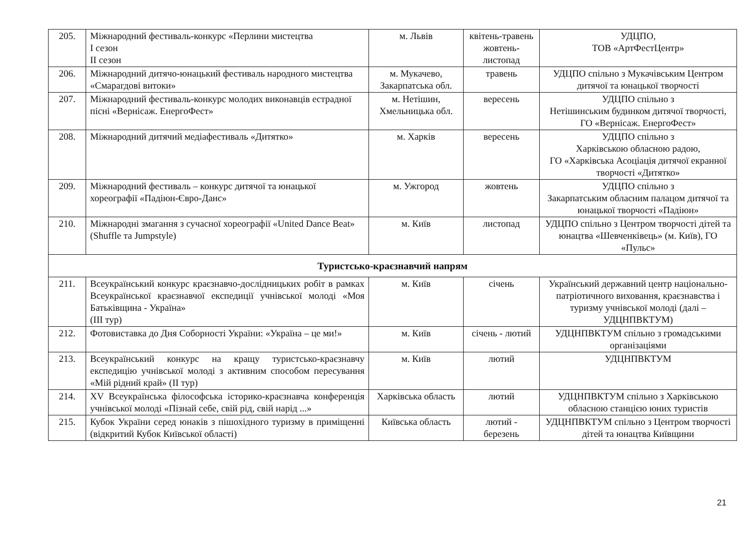| 205. | Міжнародний фестиваль-конкурс «Перлини мистецтва І сезон ІІ сезон | м. Львів | квітень-травень жовтень-листопад | УДЦПО, ТОВ «АртФестЦентр» |
| 206. | Міжнародний дитячо-юнацький фестиваль народного мистецтва «Смарагдові витоки» | м. Мукачево, Закарпатська обл. | травень | УДЦПО спільно з Мукачівським Центром дитячої та юнацької творчості |
| 207. | Міжнародний фестиваль-конкурс молодих виконавців естрадної пісні «Вернісаж. ЕнергоФест» | м. Нетішин, Хмельницька обл. | вересень | УДЦПО спільно з Нетішинським будинком дитячої творчості, ГО «Вернісаж. ЕнергоФест» |
| 208. | Міжнародний дитячий медіафестиваль «Дитятко» | м. Харків | вересень | УДЦПО спільно з Харківською обласною радою, ГО «Харківська Асоціація дитячої екранної творчості «Дитятко» |
| 209. | Міжнародний фестиваль – конкурс дитячої та юнацької хореографії «Падіюн-Євро-Данс» | м. Ужгород | жовтень | УДЦПО спільно з Закарпатським обласним палацом дитячої та юнацької творчості «Падіюн» |
| 210. | Міжнародні змагання з сучасної хореографії «United Dance Beat» (Shuffle та Jumpstyle) | м. Київ | листопад | УДЦПО спільно з Центром творчості дітей та юнацтва «Шевченківець» (м. Київ), ГО «Пульс» |
| Туристсько-краєзнавчий напрям | | | | |
| 211. | Всеукраїнський конкурс краєзнавчо-дослідницьких робіт в рамках Всеукраїнської краєзнавчої експедиції учнівської молоді «Моя Батьківщина - Україна» (ІІІ тур) | м. Київ | січень | Український державний центр національно-патріотичного виховання, краєзнавства і туризму учнівської молоді (далі – УДЦНПВКТУМ) |
| 212. | Фотовиставка до Дня Соборності України: «Україна – це ми!» | м. Київ | січень - лютий | УДЦНПВКТУМ спільно з громадськими організаціями |
| 213. | Всеукраїнський конкурс на кращу туристсько-краєзнавчу експедицію учнівської молоді з активним способом пересування «Мій рідний край» (ІІ тур) | м. Київ | лютий | УДЦНПВКТУМ |
| 214. | XV Всеукраїнська філософська історико-краєзнавча конференція учнівської молоді «Пізнай себе, свій рід, свій нарід ...» | Харківська область | лютий | УДЦНПВКТУМ спільно з Харківською обласною станцією юних туристів |
| 215. | Кубок України серед юнаків з пішохідного туризму в приміщенні (відкритий Кубок Київської області) | Київська область | лютий - березень | УДЦНПВКТУМ спільно з Центром творчості дітей та юнацтва Київщини |
21